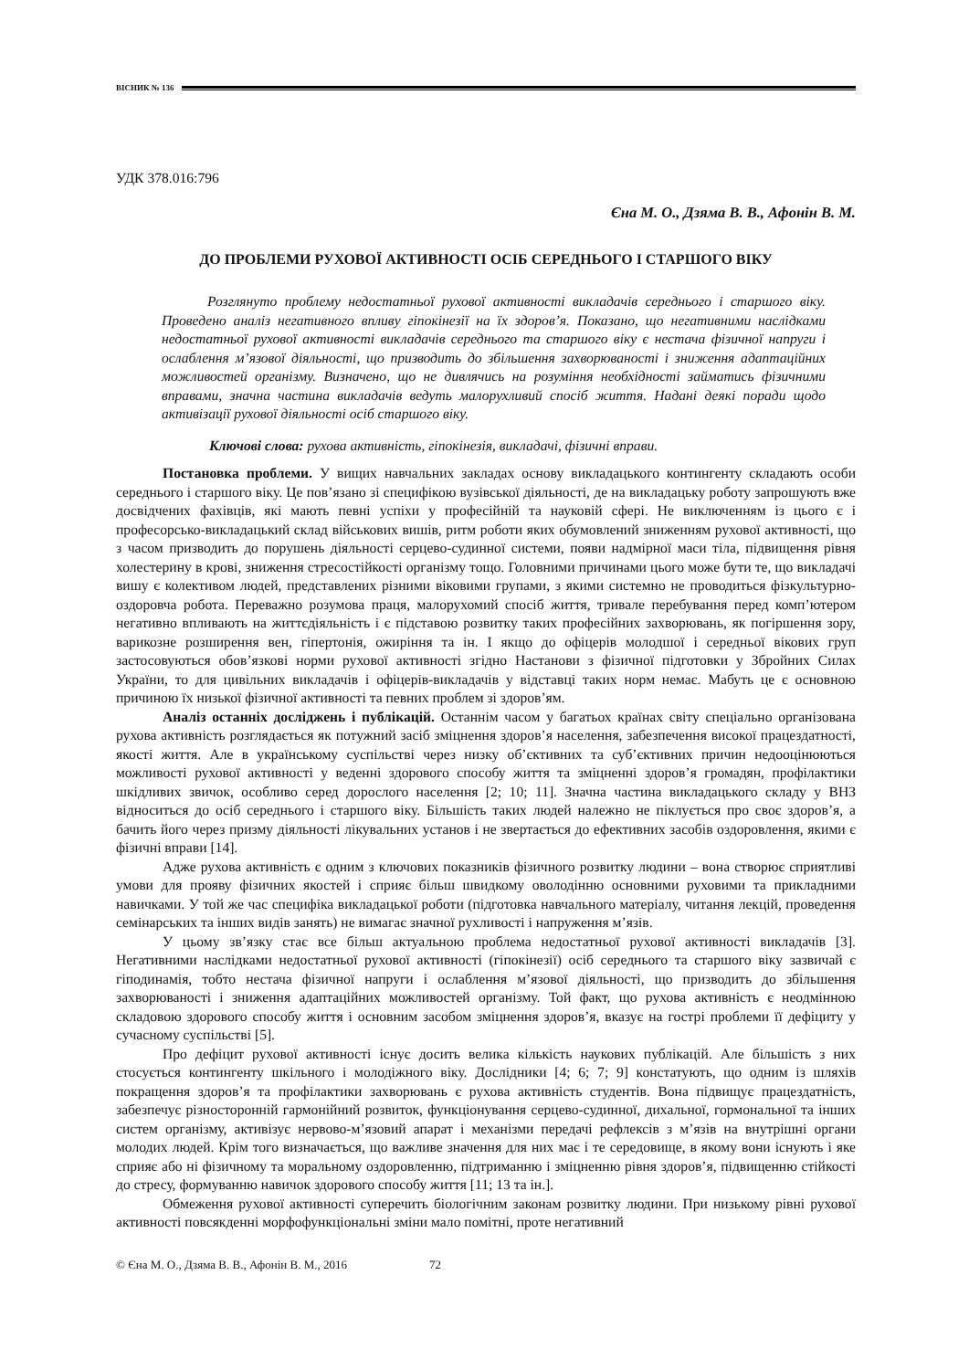ВІСНИК № 136
УДК 378.016:796
Єна М. О., Дзяма В. В., Афонін В. М.
ДО ПРОБЛЕМИ РУХОВОЇ АКТИВНОСТІ ОСІБ СЕРЕДНЬОГО І СТАРШОГО ВІКУ
Розглянуто проблему недостатньої рухової активності викладачів середнього і старшого віку. Проведено аналіз негативного впливу гіпокінезії на їх здоров’я. Показано, що негативними наслідками недостатньої рухової активності викладачів середнього та старшого віку є нестача фізичної напруги і ослаблення м’язової діяльності, що призводить до збільшення захворюваності і зниження адаптаційних можливостей організму. Визначено, що не дивлячись на розуміння необхідності займатись фізичними вправами, значна частина викладачів ведуть малорухливий спосіб життя. Надані деякі поради щодо активізації рухової діяльності осіб старшого віку.
Ключові слова: рухова активність, гіпокінезія, викладачі, фізичні вправи.
Постановка проблеми. У вищих навчальних закладах основу викладацького контингенту складають особи середнього і старшого віку. Це пов’язано зі специфікою вузівської діяльності, де на викладацьку роботу запрошують вже досвідчених фахівців, які мають певні успіхи у професійній та науковій сфері. Не виключенням із цього є і професорсько-викладацький склад військових вишів, ритм роботи яких обумовлений зниженням рухової активності, що з часом призводить до порушень діяльності серцево-судинної системи, появи надмірної маси тіла, підвищення рівня холестерину в крові, зниження стресостійкості організму тощо. Головними причинами цього може бути те, що викладачі вишу є колективом людей, представлених різними віковими групами, з якими системно не проводиться фізкультурно-оздоровча робота. Переважно розумова праця, малорухомий спосіб життя, тривале перебування перед комп’ютером негативно впливають на життєдіяльність і є підставою розвитку таких професійних захворювань, як погіршення зору, варикозне розширення вен, гіпертонія, ожиріння та ін. І якщо до офіцерів молодшої і середньої вікових груп застосовуються обов’язкові норми рухової активності згідно Настанови з фізичної підготовки у Збройних Силах України, то для цивільних викладачів і офіцерів-викладачів у відставці таких норм немає. Мабуть це є основною причиною їх низької фізичної активності та певних проблем зі здоров’ям.
Аналіз останніх досліджень і публікацій. Останнім часом у багатьох країнах світу спеціально організована рухова активність розглядається як потужний засіб зміцнення здоров’я населення, забезпечення високої працездатності, якості життя. Але в українському суспільстві через низку об’єктивних та суб’єктивних причин недооцінюються можливості рухової активності у веденні здорового способу життя та зміцненні здоров’я громадян, профілактики шкідливих звичок, особливо серед дорослого населення [2; 10; 11]. Значна частина викладацького складу у ВНЗ відноситься до осіб середнього і старшого віку. Більшість таких людей належно не піклується про своє здоров’я, а бачить його через призму діяльності лікувальних установ і не звертається до ефективних засобів оздоровлення, якими є фізичні вправи [14].
Адже рухова активність є одним з ключових показників фізичного розвитку людини – вона створює сприятливі умови для прояву фізичних якостей і сприяє більш швидкому оволодінню основними руховими та прикладними навичками. У той же час специфіка викладацької роботи (підготовка навчального матеріалу, читання лекцій, проведення семінарських та інших видів занять) не вимагає значної рухливості і напруження м’язів.
У цьому зв’язку стає все більш актуальною проблема недостатньої рухової активності викладачів [3]. Негативними наслідками недостатньої рухової активності (гіпокінезії) осіб середнього та старшого віку зазвичай є гіподинамія, тобто нестача фізичної напруги і ослаблення м’язової діяльності, що призводить до збільшення захворюваності і зниження адаптаційних можливостей організму. Той факт, що рухова активність є неодмінною складовою здорового способу життя і основним засобом зміцнення здоров’я, вказує на гострі проблеми її дефіциту у сучасному суспільстві [5].
Про дефіцит рухової активності існує досить велика кількість наукових публікацій. Але більшість з них стосується контингенту шкільного і молодіжного віку. Дослідники [4; 6; 7; 9] констатують, що одним із шляхів покращення здоров’я та профілактики захворювань є рухова активність студентів. Вона підвищує працездатність, забезпечує різносторонній гармонійний розвиток, функціонування серцево-судинної, дихальної, гормональної та інших систем організму, активізує нервово-м’язовий апарат і механізми передачі рефлексів з м’язів на внутрішні органи молодих людей. Крім того визначається, що важливе значення для них має і те середовище, в якому вони існують і яке сприяє або ні фізичному та моральному оздоровленню, підтриманню і зміцненню рівня здоров’я, підвищенню стійкості до стресу, формуванню навичок здорового способу життя [11; 13 та ін.].
Обмеження рухової активності суперечить біологічним законам розвитку людини. При низькому рівні рухової активності повсякденні морфофункціональні зміни мало помітні, проте негативний
© Єна М. О., Дзяма В. В., Афонін В. М., 2016 72